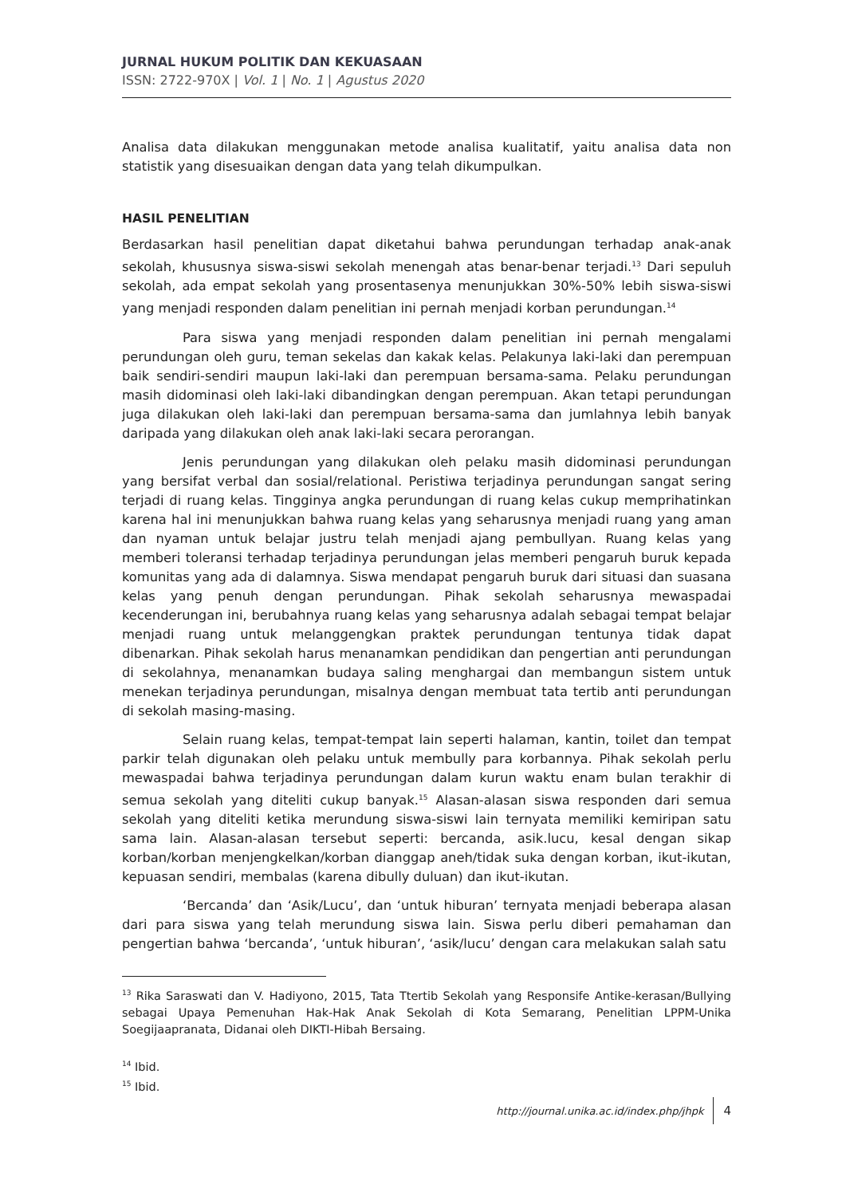JURNAL HUKUM POLITIK DAN KEKUASAAN
ISSN: 2722-970X | Vol. 1 | No. 1 | Agustus 2020
Analisa data dilakukan menggunakan metode analisa kualitatif, yaitu analisa data non statistik yang disesuaikan dengan data yang telah dikumpulkan.
HASIL PENELITIAN
Berdasarkan hasil penelitian dapat diketahui bahwa perundungan terhadap anak-anak sekolah, khususnya siswa-siswi sekolah menengah atas benar-benar terjadi.<sup>13</sup> Dari sepuluh sekolah, ada empat sekolah yang prosentasenya menunjukkan 30%-50% lebih siswa-siswi yang menjadi responden dalam penelitian ini pernah menjadi korban perundungan.<sup>14</sup>
Para siswa yang menjadi responden dalam penelitian ini pernah mengalami perundungan oleh guru, teman sekelas dan kakak kelas. Pelakunya laki-laki dan perempuan baik sendiri-sendiri maupun laki-laki dan perempuan bersama-sama. Pelaku perundungan masih didominasi oleh laki-laki dibandingkan dengan perempuan. Akan tetapi perundungan juga dilakukan oleh laki-laki dan perempuan bersama-sama dan jumlahnya lebih banyak daripada yang dilakukan oleh anak laki-laki secara perorangan.
Jenis perundungan yang dilakukan oleh pelaku masih didominasi perundungan yang bersifat verbal dan sosial/relational. Peristiwa terjadinya perundungan sangat sering terjadi di ruang kelas. Tingginya angka perundungan di ruang kelas cukup memprihatinkan karena hal ini menunjukkan bahwa ruang kelas yang seharusnya menjadi ruang yang aman dan nyaman untuk belajar justru telah menjadi ajang pembullyan. Ruang kelas yang memberi toleransi terhadap terjadinya perundungan jelas memberi pengaruh buruk kepada komunitas yang ada di dalamnya. Siswa mendapat pengaruh buruk dari situasi dan suasana kelas yang penuh dengan perundungan. Pihak sekolah seharusnya mewaspadai kecenderungan ini, berubahnya ruang kelas yang seharusnya adalah sebagai tempat belajar menjadi ruang untuk melanggengkan praktek perundungan tentunya tidak dapat dibenarkan. Pihak sekolah harus menanamkan pendidikan dan pengertian anti perundungan di sekolahnya, menanamkan budaya saling menghargai dan membangun sistem untuk menekan terjadinya perundungan, misalnya dengan membuat tata tertib anti perundungan di sekolah masing-masing.
Selain ruang kelas, tempat-tempat lain seperti halaman, kantin, toilet dan tempat parkir telah digunakan oleh pelaku untuk membully para korbannya. Pihak sekolah perlu mewaspadai bahwa terjadinya perundungan dalam kurun waktu enam bulan terakhir di semua sekolah yang diteliti cukup banyak.<sup>15</sup> Alasan-alasan siswa responden dari semua sekolah yang diteliti ketika merundung siswa-siswi lain ternyata memiliki kemiripan satu sama lain. Alasan-alasan tersebut seperti: bercanda, asik.lucu, kesal dengan sikap korban/korban menjengkelkan/korban dianggap aneh/tidak suka dengan korban, ikut-ikutan, kepuasan sendiri, membalas (karena dibully duluan) dan ikut-ikutan.
‘Bercanda’ dan ‘Asik/Lucu’, dan ‘untuk hiburan’ ternyata menjadi beberapa alasan dari para siswa yang telah merundung siswa lain. Siswa perlu diberi pemahaman dan pengertian bahwa ‘bercanda’, ‘untuk hiburan’, ‘asik/lucu’ dengan cara melakukan salah satu
<sup>13</sup> Rika Saraswati dan V. Hadiyono, 2015, Tata Ttertib Sekolah yang Responsife Antike-kerasan/Bullying sebagai Upaya Pemenuhan Hak-Hak Anak Sekolah di Kota Semarang, Penelitian LPPM-Unika Soegijaapranata, Didanai oleh DIKTI-Hibah Bersaing.
<sup>14</sup> Ibid.
<sup>15</sup> Ibid.
http://journal.unika.ac.id/index.php/jhpk 4